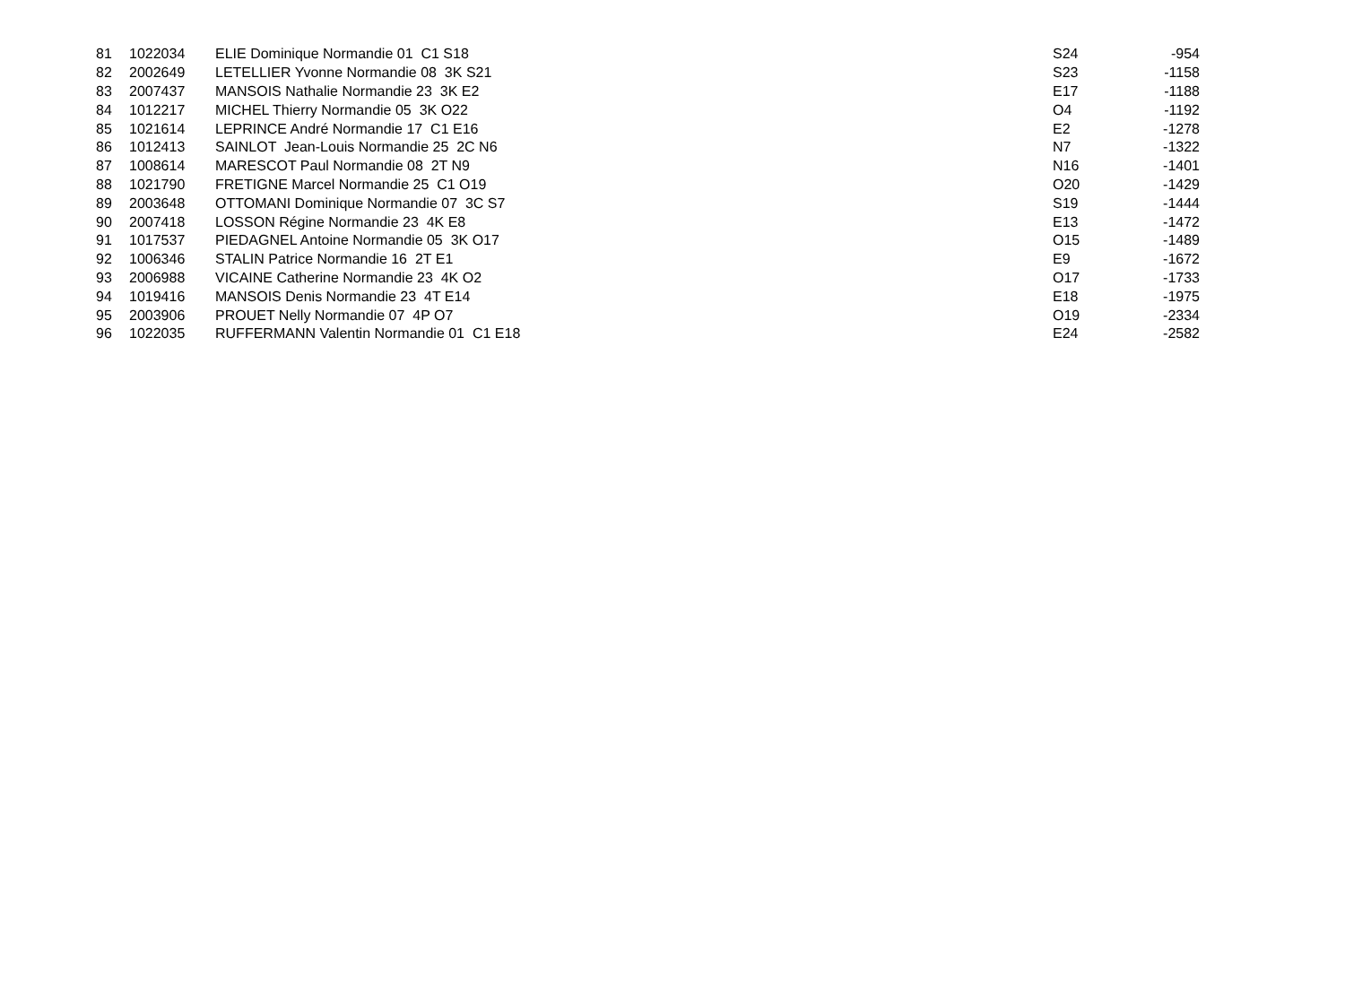| 81 | 1022034 | ELIE Dominique Normandie 01 C1 S18 | S24 | -954 |
| 82 | 2002649 | LETELLIER Yvonne Normandie 08 3K S21 | S23 | -1158 |
| 83 | 2007437 | MANSOIS Nathalie Normandie 23 3K E2 | E17 | -1188 |
| 84 | 1012217 | MICHEL Thierry Normandie 05 3K O22 | O4 | -1192 |
| 85 | 1021614 | LEPRINCE André Normandie 17 C1 E16 | E2 | -1278 |
| 86 | 1012413 | SAINLOT Jean-Louis Normandie 25 2C N6 | N7 | -1322 |
| 87 | 1008614 | MARESCOT Paul Normandie 08 2T N9 | N16 | -1401 |
| 88 | 1021790 | FRETIGNE Marcel Normandie 25 C1 O19 | O20 | -1429 |
| 89 | 2003648 | OTTOMANI Dominique Normandie 07 3C S7 | S19 | -1444 |
| 90 | 2007418 | LOSSON Régine Normandie 23 4K E8 | E13 | -1472 |
| 91 | 1017537 | PIEDAGNEL Antoine Normandie 05 3K O17 | O15 | -1489 |
| 92 | 1006346 | STALIN Patrice Normandie 16 2T E1 | E9 | -1672 |
| 93 | 2006988 | VICAINE Catherine Normandie 23 4K O2 | O17 | -1733 |
| 94 | 1019416 | MANSOIS Denis Normandie 23 4T E14 | E18 | -1975 |
| 95 | 2003906 | PROUET Nelly Normandie 07 4P O7 | O19 | -2334 |
| 96 | 1022035 | RUFFERMANN Valentin Normandie 01 C1 E18 | E24 | -2582 |